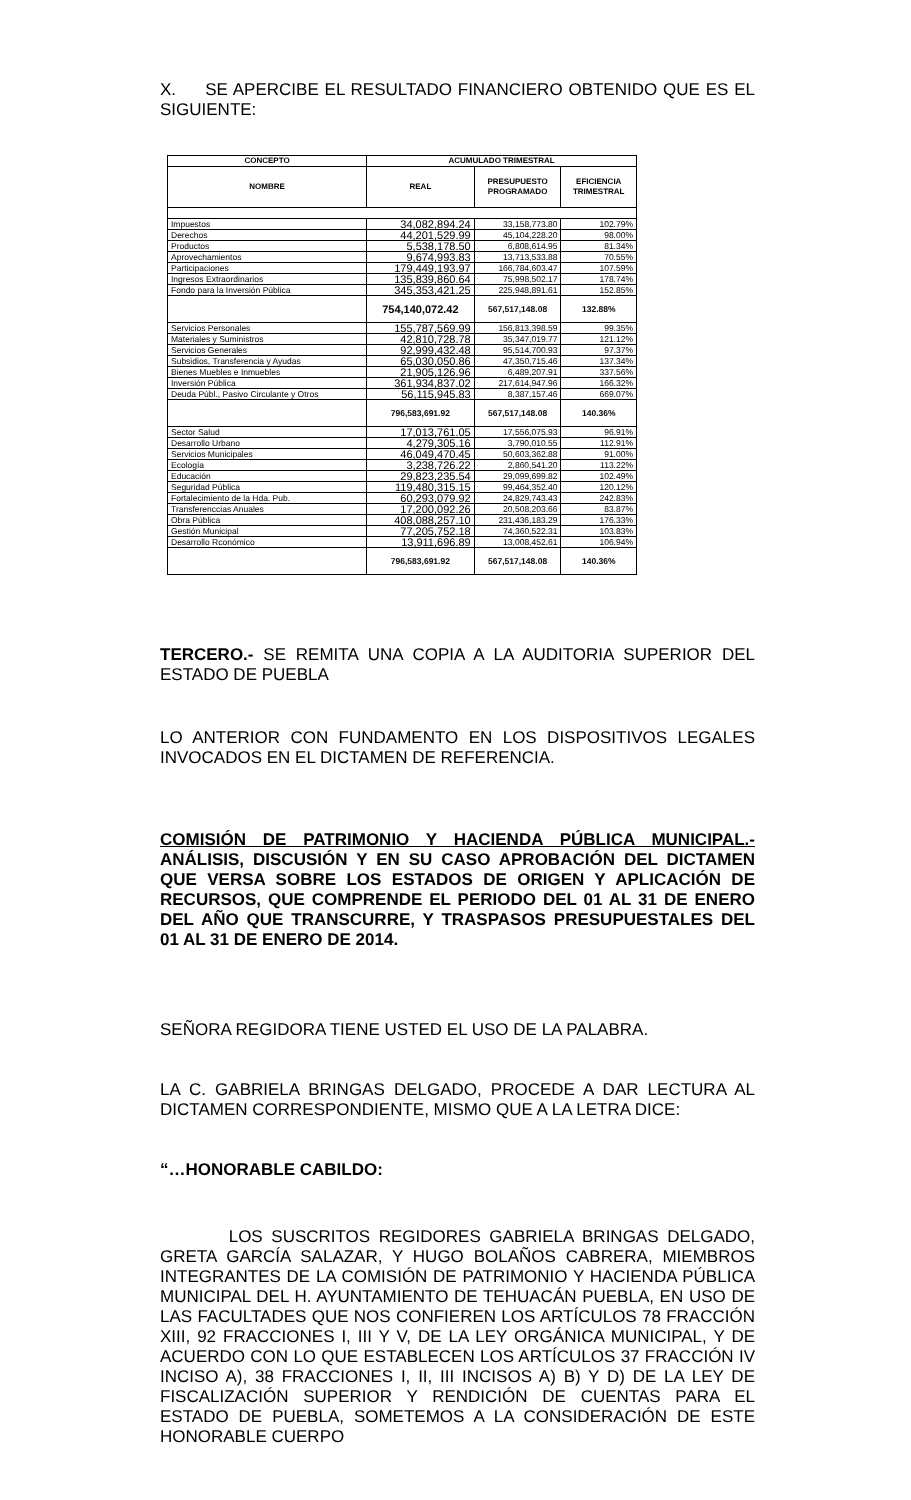X. SE APERCIBE EL RESULTADO FINANCIERO OBTENIDO QUE ES EL SIGUIENTE:
| CONCEPTO | ACUMULADO TRIMESTRAL | | |
| --- | --- | --- | --- |
| NOMBRE | REAL | PRESUPUESTO PROGRAMADO | EFICIENCIA TRIMESTRAL |
| Impuestos | 34,082,894.24 | 33,158,773.80 | 102.79% |
| Derechos | 44,201,529.99 | 45,104,228.20 | 98.00% |
| Productos | 5,538,178.50 | 6,808,614.95 | 81.34% |
| Aprovechamientos | 9,674,993.83 | 13,713,533.88 | 70.55% |
| Participaciones | 179,449,193.97 | 166,784,603.47 | 107.59% |
| Ingresos Extraordinarios | 135,839,860.64 | 75,998,502.17 | 178.74% |
| Fondo para la Inversión Pública | 345,353,421.25 | 225,948,891.61 | 152.85% |
| | 754,140,072.42 | 567,517,148.08 | 132.88% |
| Servicios Personales | 155,787,569.99 | 156,813,398.59 | 99.35% |
| Materiales y Suministros | 42,810,728.78 | 35,347,019.77 | 121.12% |
| Servicios Generales | 92,999,432.48 | 95,514,700.93 | 97.37% |
| Subsidios, Transferencia y Ayudas | 65,030,050.86 | 47,350,715.46 | 137.34% |
| Bienes Muebles e Inmuebles | 21,905,126.96 | 6,489,207.91 | 337.56% |
| Inversión Pública | 361,934,837.02 | 217,614,947.96 | 166.32% |
| Deuda Públ., Pasivo Circulante y Otros | 56,115,945.83 | 8,387,157.46 | 669.07% |
| | 796,583,691.92 | 567,517,148.08 | 140.36% |
| Sector Salud | 17,013,761.05 | 17,556,075.93 | 96.91% |
| Desarrollo Urbano | 4,279,305.16 | 3,790,010.55 | 112.91% |
| Servicios Municipales | 46,049,470.45 | 50,603,362.88 | 91.00% |
| Ecología | 3,238,726.22 | 2,860,541.20 | 113.22% |
| Educación | 29,823,235.54 | 29,099,699.82 | 102.49% |
| Seguridad Pública | 119,480,315.15 | 99,464,352.40 | 120.12% |
| Fortalecimiento de la Hda. Pub. | 60,293,079.92 | 24,829,743.43 | 242.83% |
| Transferenccias Anuales | 17,200,092.26 | 20,508,203.66 | 83.87% |
| Obra Pública | 408,088,257.10 | 231,436,183.29 | 176.33% |
| Gestión Municipal | 77,205,752.18 | 74,360,522.31 | 103.83% |
| Desarrollo Rconómico | 13,911,696.89 | 13,008,452.61 | 106.94% |
| | 796,583,691.92 | 567,517,148.08 | 140.36% |
TERCERO.- SE REMITA UNA COPIA A LA AUDITORIA SUPERIOR DEL ESTADO DE PUEBLA
LO ANTERIOR CON FUNDAMENTO EN LOS DISPOSITIVOS LEGALES INVOCADOS EN EL DICTAMEN DE REFERENCIA.
COMISIÓN DE PATRIMONIO Y HACIENDA PÚBLICA MUNICIPAL.- ANÁLISIS, DISCUSIÓN Y EN SU CASO APROBACIÓN DEL DICTAMEN QUE VERSA SOBRE LOS ESTADOS DE ORIGEN Y APLICACIÓN DE RECURSOS, QUE COMPRENDE EL PERIODO DEL 01 AL 31 DE ENERO DEL AÑO QUE TRANSCURRE, Y TRASPASOS PRESUPUESTALES DEL 01 AL 31 DE ENERO DE 2014.
SEÑORA REGIDORA TIENE USTED EL USO DE LA PALABRA.
LA C. GABRIELA BRINGAS DELGADO, PROCEDE A DAR LECTURA AL DICTAMEN CORRESPONDIENTE, MISMO QUE A LA LETRA DICE:
“…HONORABLE CABILDO:
LOS SUSCRITOS REGIDORES GABRIELA BRINGAS DELGADO, GRETA GARCÍA SALAZAR, Y HUGO BOLAÑOS CABRERA, MIEMBROS INTEGRANTES DE LA COMISIÓN DE PATRIMONIO Y HACIENDA PÚBLICA MUNICIPAL DEL H. AYUNTAMIENTO DE TEHUACÁN PUEBLA, EN USO DE LAS FACULTADES QUE NOS CONFIEREN LOS ARTÍCULOS 78 FRACCIÓN XIII, 92 FRACCIONES I, III Y V, DE LA LEY ORGÁNICA MUNICIPAL, Y DE ACUERDO CON LO QUE ESTABLECEN LOS ARTÍCULOS 37 FRACCIÓN IV INCISO A), 38 FRACCIONES I, II, III INCISOS A) B) Y D) DE LA LEY DE FISCALIZACIÓN SUPERIOR Y RENDICIÓN DE CUENTAS PARA EL ESTADO DE PUEBLA, SOMETEMOS A LA CONSIDERACIÓN DE ESTE HONORABLE CUERPO